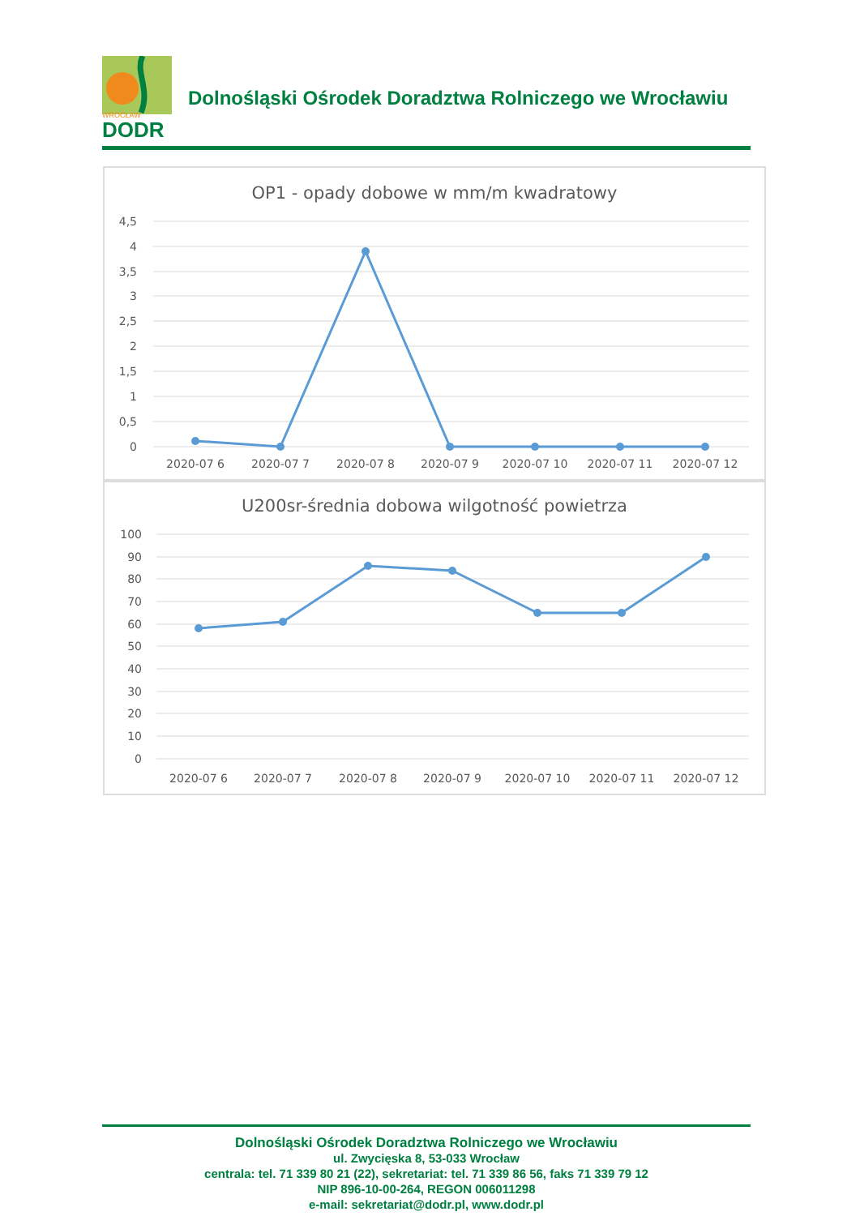DODR
WROCŁAW
Dolnośląski Ośrodek Doradztwa Rolniczego we Wrocławiu
OP1 - opady dobowe w mm/m kwadratowy
4,5
4
3,5
3
2,5
2
1,5
1
0,5
0
2020-07 6
2020-07 7
2020-07 8
2020-07 9
2020-07 10
2020-07 11
2020-07 12
U200sr-średnia dobowa wilgotność powietrza
100
90
80
70
60
50
40
30
20
10
0
2020-07 6
2020-07 7
2020-07 8
2020-07 9
2020-07 10
2020-07 11
2020-07 12
Dolnośląski Ośrodek Doradztwa Rolniczego we Wrocławiu
ul. Zwycięska 8, 53-033 Wrocław
centrala: tel. 71 339 80 21 (22), sekretariat: tel. 71 339 86 56, faks 71 339 79 12
NIP 896-10-00-264, REGON 006011298
e-mail: sekretariat@dodr.pl, www.dodr.pl